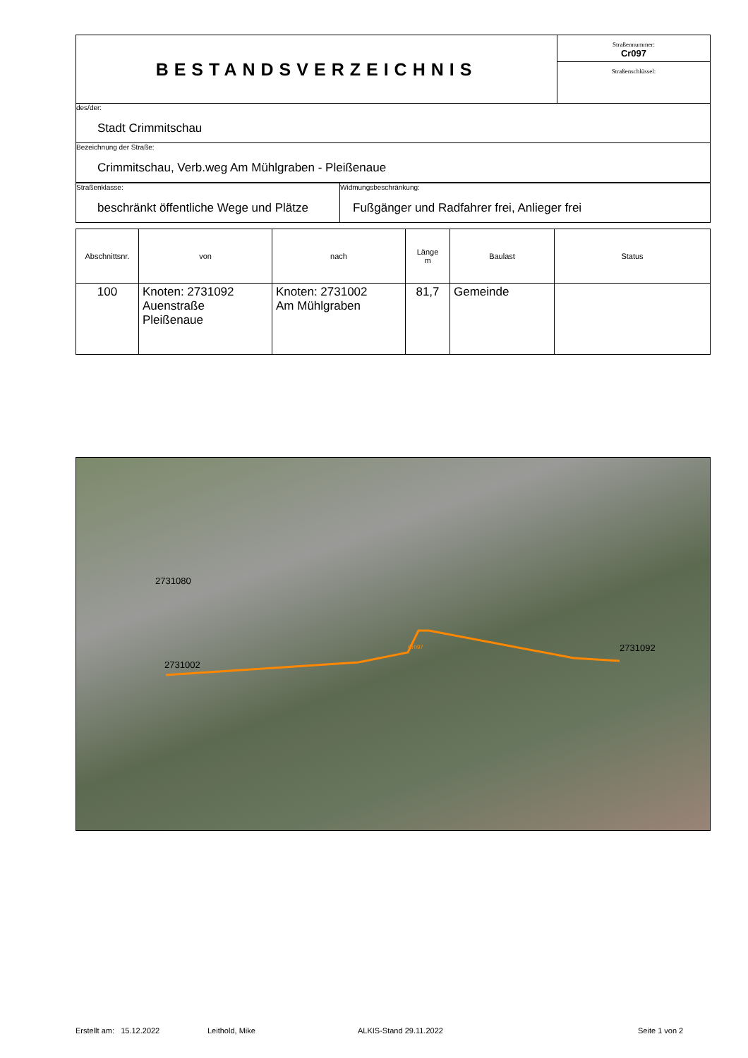| BESTANDSVERZEICHNIS | Straßennummer: Cr097 Straßenschlüssel: |
| des/der: Stadt Crimmitschau | |
| Bezeichnung der Straße: Crimmitschau, Verb.weg Am Mühlgraben - Pleißenaue | |
| Straßenklasse: beschränkt öffentliche Wege und Plätze | Widmungsbeschränkung: Fußgänger und Radfahrer frei, Anlieger frei |
| Abschnittsnr. | von | nach | Länge m | Baulast | Status |
| --- | --- | --- | --- | --- | --- |
| 100 | Knoten: 2731092 Auenstraße Pleißenaue | Knoten: 2731002 Am Mühlgraben | 81,7 | Gemeinde | |
2731080
2731002
Cr097 2731092
Erstellt am: 15.12.2022 Leithold, Mike ALKIS-Stand 29.11.2022 Seite 1 von 2